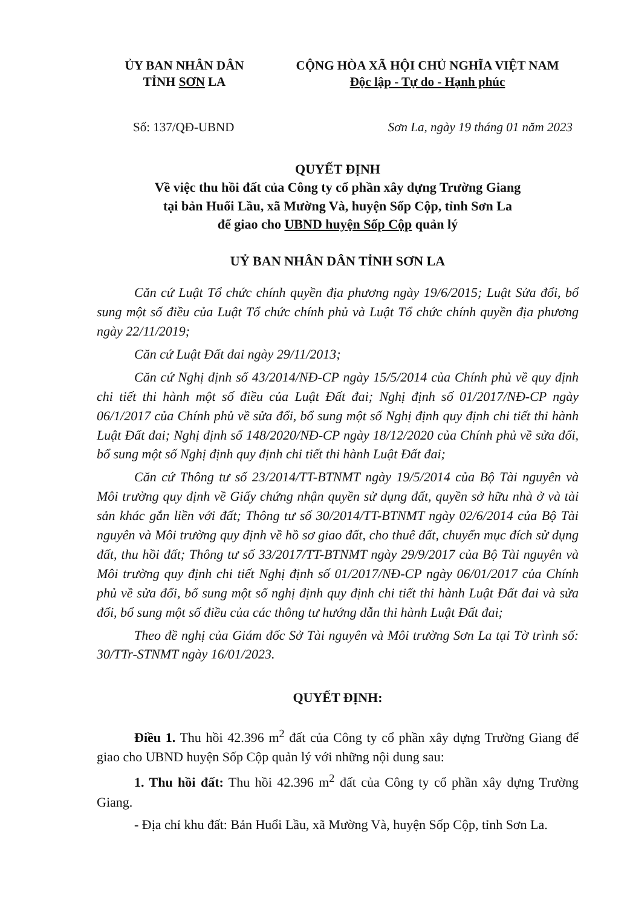ỦY BAN NHÂN DÂN
TỈNH SƠN LA
CỘNG HÒA XÃ HỘI CHỦ NGHĨA VIỆT NAM
Độc lập - Tự do - Hạnh phúc
Số: 137/QĐ-UBND Sơn La, ngày 19 tháng 01 năm 2023
QUYẾT ĐỊNH
Về việc thu hồi đất của Công ty cổ phần xây dựng Trường Giang
tại bản Huổi Lầu, xã Mường Và, huyện Sốp Cộp, tỉnh Sơn La
để giao cho UBND huyện Sốp Cộp quản lý
UỶ BAN NHÂN DÂN TỈNH SƠN LA
Căn cứ Luật Tổ chức chính quyền địa phương ngày 19/6/2015; Luật Sửa đổi, bổ sung một số điều của Luật Tổ chức chính phủ và Luật Tổ chức chính quyền địa phương ngày 22/11/2019;
Căn cứ Luật Đất đai ngày 29/11/2013;
Căn cứ Nghị định số 43/2014/NĐ-CP ngày 15/5/2014 của Chính phủ về quy định chi tiết thi hành một số điều của Luật Đất đai; Nghị định số 01/2017/NĐ-CP ngày 06/1/2017 của Chính phủ về sửa đổi, bổ sung một số Nghị định quy định chi tiết thi hành Luật Đất đai; Nghị định số 148/2020/NĐ-CP ngày 18/12/2020 của Chính phủ về sửa đổi, bổ sung một số Nghị định quy định chi tiết thi hành Luật Đất đai;
Căn cứ Thông tư số 23/2014/TT-BTNMT ngày 19/5/2014 của Bộ Tài nguyên và Môi trường quy định về Giấy chứng nhận quyền sử dụng đất, quyền sở hữu nhà ở và tài sản khác gắn liền với đất; Thông tư số 30/2014/TT-BTNMT ngày 02/6/2014 của Bộ Tài nguyên và Môi trường quy định về hồ sơ giao đất, cho thuê đất, chuyển mục đích sử dụng đất, thu hồi đất; Thông tư số 33/2017/TT-BTNMT ngày 29/9/2017 của Bộ Tài nguyên và Môi trường quy định chi tiết Nghị định số 01/2017/NĐ-CP ngày 06/01/2017 của Chính phủ về sửa đổi, bổ sung một số nghị định quy định chi tiết thi hành Luật Đất đai và sửa đổi, bổ sung một số điều của các thông tư hướng dẫn thi hành Luật Đất đai;
Theo đề nghị của Giám đốc Sở Tài nguyên và Môi trường Sơn La tại Tờ trình số: 30/TTr-STNMT ngày 16/01/2023.
QUYẾT ĐỊNH:
Điều 1. Thu hồi 42.396 m<sup>2</sup> đất của Công ty cổ phần xây dựng Trường Giang để giao cho UBND huyện Sốp Cộp quản lý với những nội dung sau:
1. Thu hồi đất: Thu hồi 42.396 m<sup>2</sup> đất của Công ty cổ phần xây dựng Trường Giang.
- Địa chỉ khu đất: Bản Huổi Lầu, xã Mường Và, huyện Sốp Cộp, tỉnh Sơn La.